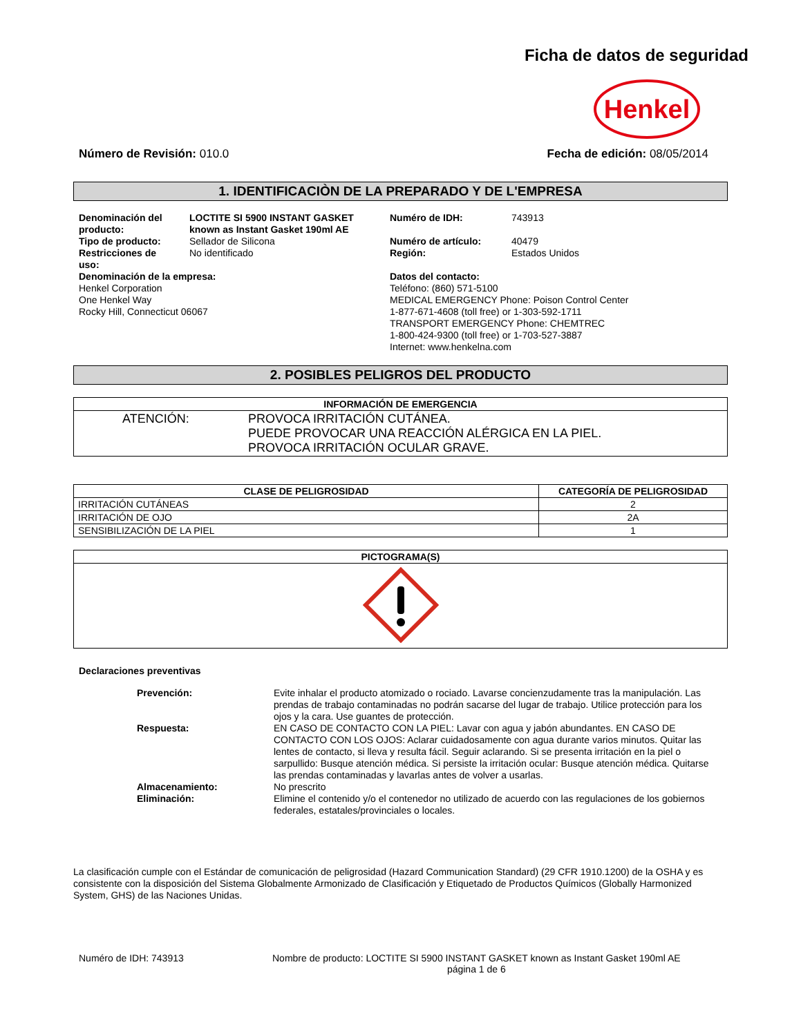Ficha de datos de seguridad
Henkel
Número de Revisión: 010.0 Fecha de edición: 08/05/2014
1. IDENTIFICACIÒN DE LA PREPARADO Y DE L'EMPRESA
| Denominación del producto: | LOCTITE SI 5900 INSTANT GASKET known as Instant Gasket 190ml AE | Numéro de IDH: | 743913 |
| Tipo de producto: | Sellador de Silicona | Numéro de artículo: | 40479 |
| Restricciones de uso: | No identificado | Región: | Estados Unidos |
| Denominación de la empresa: Henkel Corporation One Henkel Way Rocky Hill, Connecticut 06067 | | Datos del contacto: Teléfono: (860) 571-5100 MEDICAL EMERGENCY Phone: Poison Control Center 1-877-671-4608 (toll free) or 1-303-592-1711 TRANSPORT EMERGENCY Phone: CHEMTREC 1-800-424-9300 (toll free) or 1-703-527-3887 Internet: www.henkelna.com | |
2. POSIBLES PELIGROS DEL PRODUCTO
| INFORMACIÓN DE EMERGENCIA | |
| --- | --- |
| ATENCIÓN: | PROVOCA IRRITACIÓN CUTÁNEA. PUEDE PROVOCAR UNA REACCIÓN ALÉRGICA EN LA PIEL. PROVOCA IRRITACIÓN OCULAR GRAVE. |
| CLASE DE PELIGROSIDAD | CATEGORÍA DE PELIGROSIDAD |
| --- | --- |
| IRRITACIÓN CUTÁNEAS | 2 |
| IRRITACIÓN DE OJO | 2A |
| SENSIBILIZACIÓN DE LA PIEL | 1 |
| PICTOGRAMA(S) |
| --- |
Declaraciones preventivas
| Prevención: | Evite inhalar el producto atomizado o rociado. Lavarse concienzudamente tras la manipulación. Las prendas de trabajo contaminadas no podrán sacarse del lugar de trabajo. Utilice protección para los ojos y la cara. Use guantes de protección. |
| Respuesta: | EN CASO DE CONTACTO CON LA PIEL: Lavar con agua y jabón abundantes. EN CASO DE CONTACTO CON LOS OJOS: Aclarar cuidadosamente con agua durante varios minutos. Quitar las lentes de contacto, si lleva y resulta fácil. Seguir aclarando. Si se presenta irritación en la piel o sarpullido: Busque atención médica. Si persiste la irritación ocular: Busque atención médica. Quitarse las prendas contaminadas y lavarlas antes de volver a usarlas. |
| Almacenamiento: | No prescrito |
| Eliminación: | Elimine el contenido y/o el contenedor no utilizado de acuerdo con las regulaciones de los gobiernos federales, estatales/provinciales o locales. |
La clasificación cumple con el Estándar de comunicación de peligrosidad (Hazard Communication Standard) (29 CFR 1910.1200) de la OSHA y es consistente con la disposición del Sistema Globalmente Armonizado de Clasificación y Etiquetado de Productos Químicos (Globally Harmonized System, GHS) de las Naciones Unidas.
Numéro de IDH: 743913 Nombre de producto: LOCTITE SI 5900 INSTANT GASKET known as Instant Gasket 190ml AE
página 1 de 6